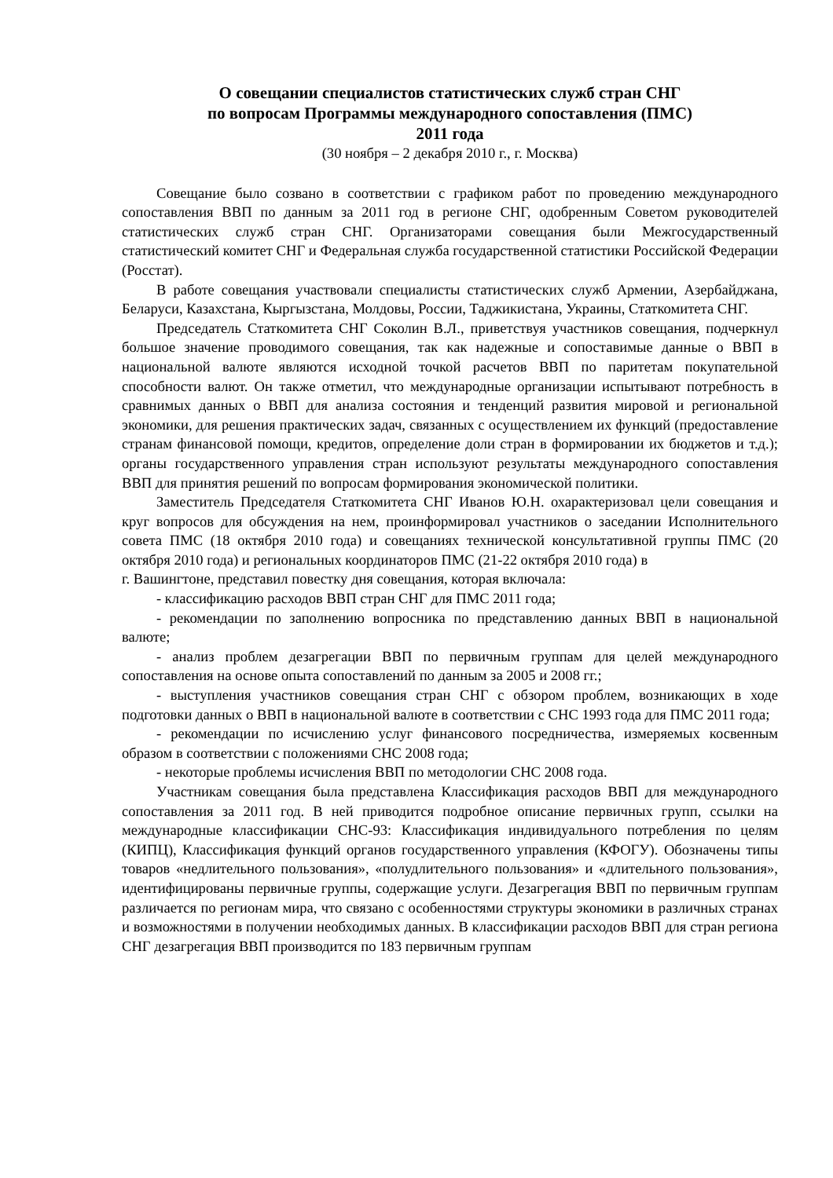О совещании специалистов статистических служб стран СНГ
по вопросам Программы международного сопоставления (ПМС)
2011 года
(30 ноября – 2 декабря 2010 г., г. Москва)
Совещание было созвано в соответствии с графиком работ по проведению международного сопоставления ВВП по данным за 2011 год в регионе СНГ, одобренным Советом руководителей статистических служб стран СНГ. Организаторами совещания были Межгосударственный статистический комитет СНГ и Федеральная служба государственной статистики Российской Федерации (Росстат).
В работе совещания участвовали специалисты статистических служб Армении, Азербайджана, Беларуси, Казахстана, Кыргызстана, Молдовы, России, Таджикистана, Украины, Статкомитета СНГ.
Председатель Статкомитета СНГ Соколин В.Л., приветствуя участников совещания, подчеркнул большое значение проводимого совещания, так как надежные и сопоставимые данные о ВВП в национальной валюте являются исходной точкой расчетов ВВП по паритетам покупательной способности валют. Он также отметил, что международные организации испытывают потребность в сравнимых данных о ВВП для анализа состояния и тенденций развития мировой и региональной экономики, для решения практических задач, связанных с осуществлением их функций (предоставление странам финансовой помощи, кредитов, определение доли стран в формировании их бюджетов и т.д.); органы государственного управления стран используют результаты международного сопоставления ВВП для принятия решений по вопросам формирования экономической политики.
Заместитель Председателя Статкомитета СНГ Иванов Ю.Н. охарактеризовал цели совещания и круг вопросов для обсуждения на нем, проинформировал участников о заседании Исполнительного совета ПМС (18 октября 2010 года) и совещаниях технической консультативной группы ПМС (20 октября 2010 года) и региональных координаторов ПМС (21-22 октября 2010 года) в
г. Вашингтоне, представил повестку дня совещания, которая включала:
- классификацию расходов ВВП стран СНГ для ПМС 2011 года;
- рекомендации по заполнению вопросника по представлению данных ВВП в национальной валюте;
- анализ проблем дезагрегации ВВП по первичным группам для целей международного сопоставления на основе опыта сопоставлений по данным за 2005 и 2008 гг.;
- выступления участников совещания стран СНГ с обзором проблем, возникающих в ходе подготовки данных о ВВП в национальной валюте в соответствии с СНС 1993 года для ПМС 2011 года;
- рекомендации по исчислению услуг финансового посредничества, измеряемых косвенным образом в соответствии с положениями СНС 2008 года;
- некоторые проблемы исчисления ВВП по методологии СНС 2008 года.
Участникам совещания была представлена Классификация расходов ВВП для международного сопоставления за 2011 год. В ней приводится подробное описание первичных групп, ссылки на международные классификации СНС-93: Классификация индивидуального потребления по целям (КИПЦ), Классификация функций органов государственного управления (КФОГУ). Обозначены типы товаров «недлительного пользования», «полудлительного пользования» и «длительного пользования», идентифицированы первичные группы, содержащие услуги. Дезагрегация ВВП по первичным группам различается по регионам мира, что связано с особенностями структуры экономики в различных странах и возможностями в получении необходимых данных. В классификации расходов ВВП для стран региона СНГ дезагрегация ВВП производится по 183 первичным группам